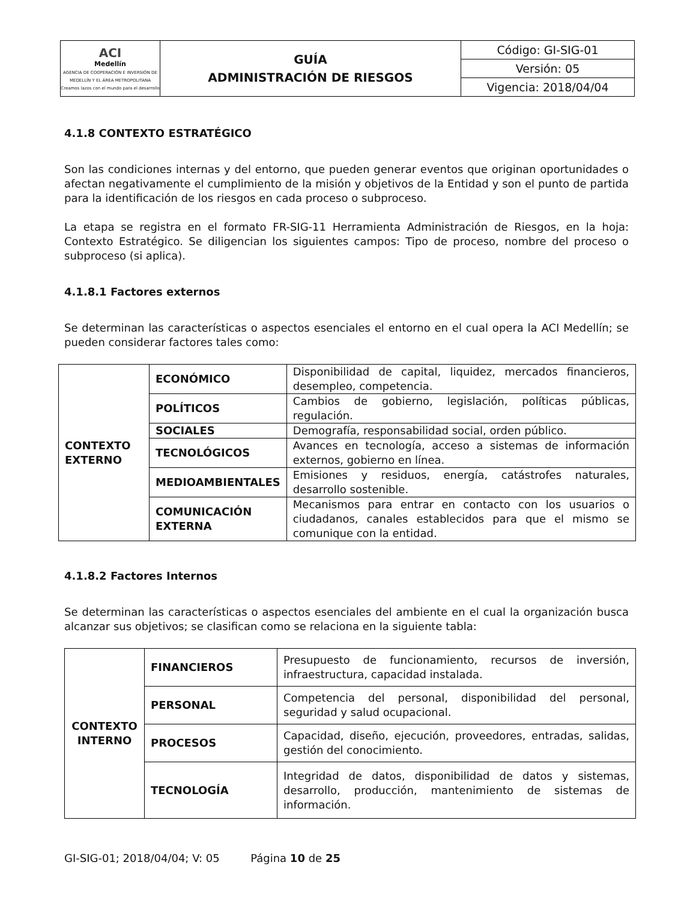| ACI Medellín AGENCIA DE COOPERACIÓN E INVERSIÓN DE MEDELLÍN Y EL ÁREA METROPOLITANA Creamos lazos con el mundo para el desarrollo | GUÍA ADMINISTRACIÓN DE RIESGOS | Código: GI-SIG-01 |
| | | Versión: 05 |
| | | Vigencia: 2018/04/04 |
4.1.8 CONTEXTO ESTRATÉGICO
Son las condiciones internas y del entorno, que pueden generar eventos que originan oportunidades o afectan negativamente el cumplimiento de la misión y objetivos de la Entidad y son el punto de partida para la identificación de los riesgos en cada proceso o subproceso.
La etapa se registra en el formato FR-SIG-11 Herramienta Administración de Riesgos, en la hoja: Contexto Estratégico. Se diligencian los siguientes campos: Tipo de proceso, nombre del proceso o subproceso (si aplica).
4.1.8.1 Factores externos
Se determinan las características o aspectos esenciales el entorno en el cual opera la ACI Medellín; se pueden considerar factores tales como:
| CONTEXTO EXTERNO | ECONÓMICO | Disponibilidad de capital, liquidez, mercados financieros, desempleo, competencia. |
| | POLÍTICOS | Cambios de gobierno, legislación, políticas públicas, regulación. |
| | SOCIALES | Demografía, responsabilidad social, orden público. |
| | TECNOLÓGICOS | Avances en tecnología, acceso a sistemas de información externos, gobierno en línea. |
| | MEDIOAMBIENTALES | Emisiones y residuos, energía, catástrofes naturales, desarrollo sostenible. |
| | COMUNICACIÓN EXTERNA | Mecanismos para entrar en contacto con los usuarios o ciudadanos, canales establecidos para que el mismo se comunique con la entidad. |
4.1.8.2 Factores Internos
Se determinan las características o aspectos esenciales del ambiente en el cual la organización busca alcanzar sus objetivos; se clasifican como se relaciona en la siguiente tabla:
| CONTEXTO INTERNO | FINANCIEROS | Presupuesto de funcionamiento, recursos de inversión, infraestructura, capacidad instalada. |
| | PERSONAL | Competencia del personal, disponibilidad del personal, seguridad y salud ocupacional. |
| | PROCESOS | Capacidad, diseño, ejecución, proveedores, entradas, salidas, gestión del conocimiento. |
| | TECNOLOGÍA | Integridad de datos, disponibilidad de datos y sistemas, desarrollo, producción, mantenimiento de sistemas de información. |
GI-SIG-01; 2018/04/04; V: 05 Página 10 de 25